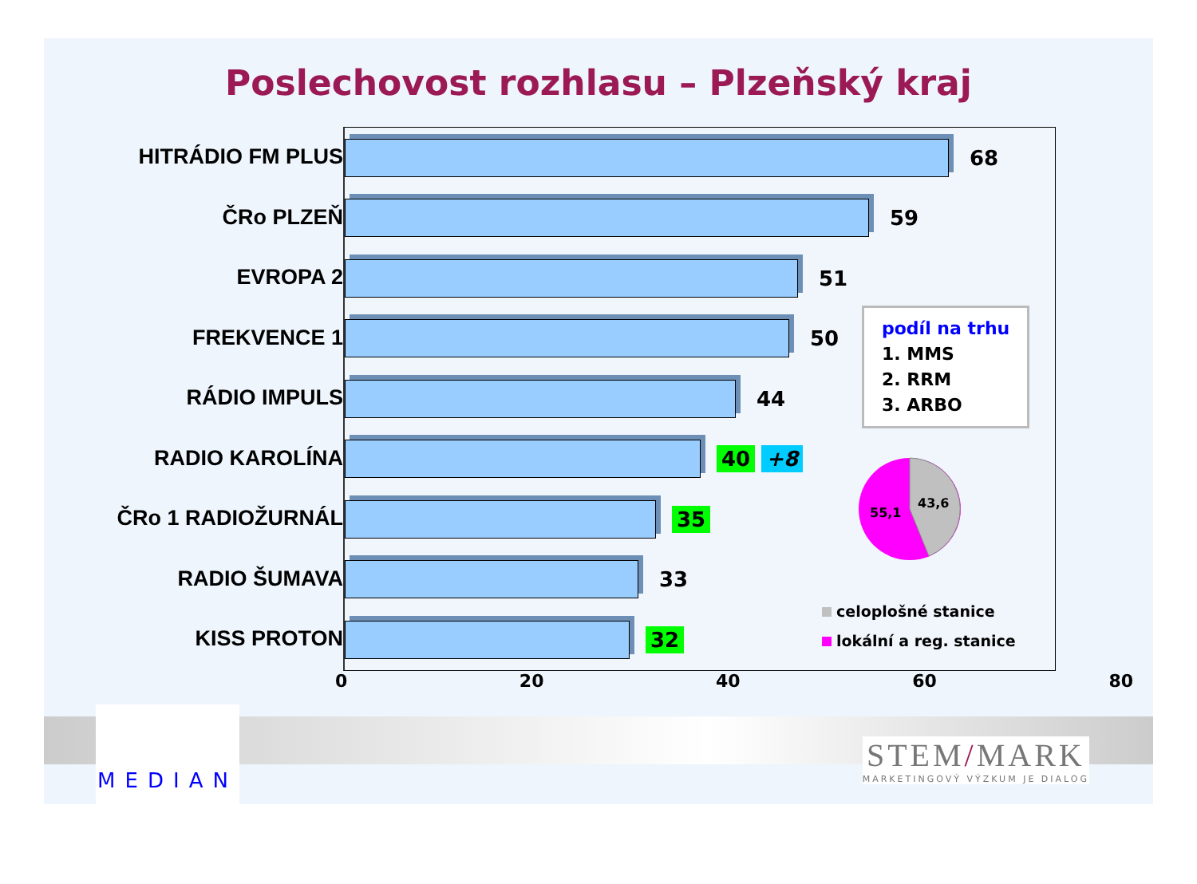Poslechovost rozhlasu – Plzeňský kraj
HITRÁDIO FM PLUS
ČRo PLZEŇ
EVROPA 2
FREKVENCE 1
RÁDIO IMPULS
RADIO KAROLÍNA
ČRo 1 RADIOŽURNÁL
RADIO ŠUMAVA
KISS PROTON
68
59
51
50
44
40 +8
35
33
32
0 20 40 60 80
podíl na trhu
1. MMS
2. RRM
3. ARBO
43,6
55,1
celoplošné stanice
lokální a reg. stanice
MEDIAN
STEM/MARK
MARKETINGOVÝ VÝZKUM JE DIALOG